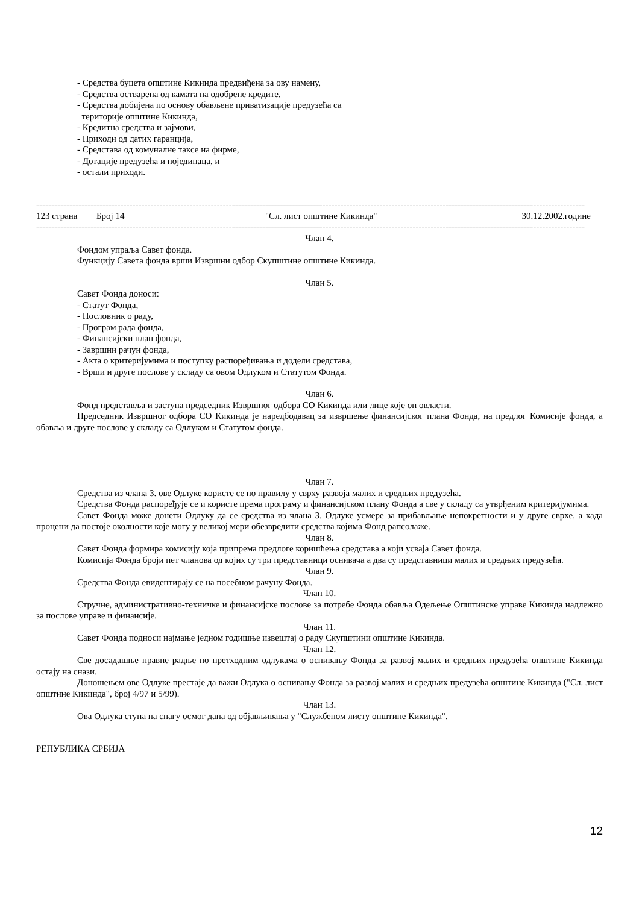- Средства буџета општине Кикинда предвиђена за ову намену,
- Средства остварена од камата на одобрене кредите,
- Средства добијена по основу обављене приватизације предузећа са
територије општине Кикинда,
- Кредитна средства и зајмови,
- Приходи од датих гаранција,
- Средстава од комуналне таксе на фирме,
- Дотације предузећа и појединаца, и
- остали приходи.
----------------------------------------------------------------------------------------------------------------------------------------------------------------------------------------
123 страна Број 14 "Сл. лист општине Кикинда" 30.12.2002.године
----------------------------------------------------------------------------------------------------------------------------------------------------------------------------------------
Члан 4.
Фондом упраља Савет фонда.
Функцију Савета фонда врши Извршни одбор Скупштине општине Кикинда.
Члан 5.
Савет Фонда доноси:
- Статут Фонда,
- Пословник о раду,
- Програм рада фонда,
- Финансијски план фонда,
- Завршни рачун фонда,
- Акта о критеријумима и поступку распоређивања и додели средстава,
- Врши и друге послове у складу са овом Одлуком и Статутом Фонда.
Члан 6.
Фонд представља и заступа председник Извршног одбора СО Кикинда или лице које он овласти.
Председник Извршног одбора СО Кикинда је наредбодавац за извршење финансијског плана Фонда, на предлог Комисије фонда, а обавља и друге послове у складу са Одлуком и Статутом фонда.
Члан 7.
Средства из члана 3. ове Одлуке користе се по правилу у сврху развоја малих и средњих предузећа.
Средства Фонда распоређује се и користе према програму и финансијском плану Фонда а све у складу са утврђеним критеријумима.
Савет Фонда може донети Одлуку да се средства из члана 3. Одлуке усмере за прибављање непокретности и у друге сврхе, а када процени да постоје околности које могу у великој мери обезвредити средства којима Фонд рапсолаже.
Члан 8.
Савет Фонда формира комисију која припрема предлоге коришћења средстава а који усваја Савет фонда.
Комисија Фонда броји пет чланова од којих су три представници оснивача а два су представници малих и средњих предузећа.
Члан 9.
Средства Фонда евидентирају се на посебном рачуну Фонда.
Члан 10.
Стручне, административно-техничке и финансијске послове за потребе Фонда обавља Одељење Општинске управе Кикинда надлежно за послове управе и финансије.
Члан 11.
Савет Фонда подноси најмање једном годишње извештај о раду Скупштини општине Кикинда.
Члан 12.
Све досадашње правне радње по претходним одлукама о оснивању Фонда за развој малих и средњих предузећа општине Кикинда остају на снази.
Доношењем ове Одлуке престаје да важи Одлука о оснивању Фонда за развој малих и средњих предузећа општине Кикинда ("Сл. лист општине Кикинда", број 4/97 и 5/99).
Члан 13.
Ова Одлука ступа на снагу осмог дана од објављивања у "Службеном листу општине Кикинда".
РЕПУБЛИКА СРБИЈА
12